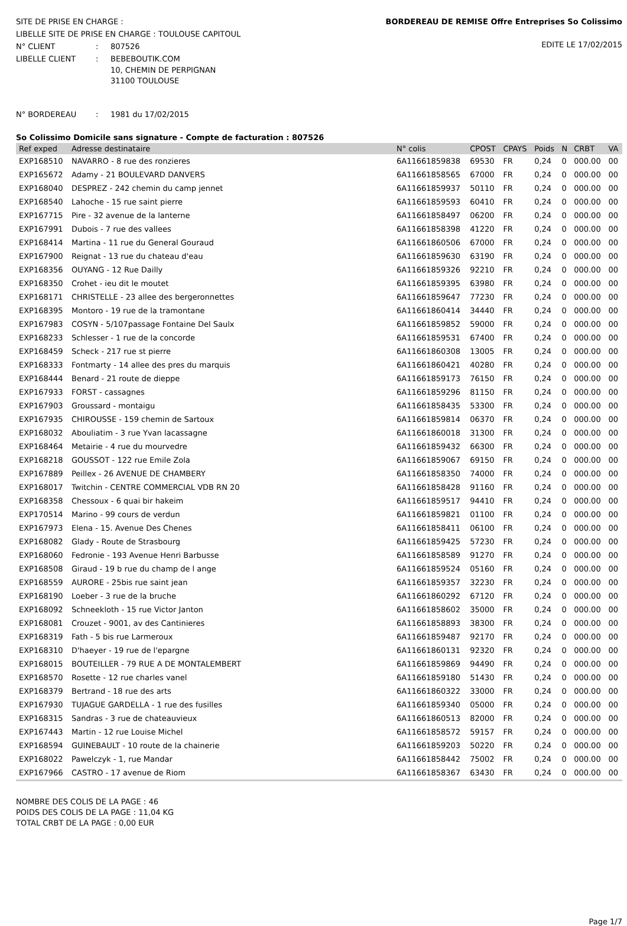SITE DE PRISE EN CHARGE :
LIBELLE SITE DE PRISE EN CHARGE : TOULOUSE CAPITOUL
N° CLIENT: 807526
LIBELLE CLIENT: BEBEBOUTIK.COM
10, CHEMIN DE PERPIGNAN
31100 TOULOUSE
BORDEREAU DE REMISE Offre Entreprises So Colissimo
EDITE LE 17/02/2015
N° BORDEREAU: 1981 du 17/02/2015
So Colissimo Domicile sans signature - Compte de facturation : 807526
| Ref exped | Adresse destinataire | N° colis | CPOST | CPAYS | Poids | N | CRBT | VA |
| --- | --- | --- | --- | --- | --- | --- | --- | --- |
| EXP168510 | NAVARRO - 8 rue des ronzieres | 6A11661859838 | 69530 | FR | 0,24 | 0 | 000.00 | 00 |
| EXP165672 | Adamy - 21 BOULEVARD DANVERS | 6A11661858565 | 67000 | FR | 0,24 | 0 | 000.00 | 00 |
| EXP168040 | DESPREZ - 242 chemin du camp jennet | 6A11661859937 | 50110 | FR | 0,24 | 0 | 000.00 | 00 |
| EXP168540 | Lahoche - 15 rue saint pierre | 6A11661859593 | 60410 | FR | 0,24 | 0 | 000.00 | 00 |
| EXP167715 | Pire - 32 avenue de la lanterne | 6A11661858497 | 06200 | FR | 0,24 | 0 | 000.00 | 00 |
| EXP167991 | Dubois - 7 rue des vallees | 6A11661858398 | 41220 | FR | 0,24 | 0 | 000.00 | 00 |
| EXP168414 | Martina - 11 rue du General Gouraud | 6A11661860506 | 67000 | FR | 0,24 | 0 | 000.00 | 00 |
| EXP167900 | Reignat - 13 rue du chateau d'eau | 6A11661859630 | 63190 | FR | 0,24 | 0 | 000.00 | 00 |
| EXP168356 | OUYANG - 12 Rue Dailly | 6A11661859326 | 92210 | FR | 0,24 | 0 | 000.00 | 00 |
| EXP168350 | Crohet - ieu dit le moutet | 6A11661859395 | 63980 | FR | 0,24 | 0 | 000.00 | 00 |
| EXP168171 | CHRISTELLE - 23 allee des bergeronnettes | 6A11661859647 | 77230 | FR | 0,24 | 0 | 000.00 | 00 |
| EXP168395 | Montoro - 19 rue de la tramontane | 6A11661860414 | 34440 | FR | 0,24 | 0 | 000.00 | 00 |
| EXP167983 | COSYN - 5/107passage Fontaine Del Saulx | 6A11661859852 | 59000 | FR | 0,24 | 0 | 000.00 | 00 |
| EXP168233 | Schlesser - 1 rue de la concorde | 6A11661859531 | 67400 | FR | 0,24 | 0 | 000.00 | 00 |
| EXP168459 | Scheck - 217 rue st pierre | 6A11661860308 | 13005 | FR | 0,24 | 0 | 000.00 | 00 |
| EXP168333 | Fontmarty - 14 allee des pres du marquis | 6A11661860421 | 40280 | FR | 0,24 | 0 | 000.00 | 00 |
| EXP168444 | Benard - 21 route de dieppe | 6A11661859173 | 76150 | FR | 0,24 | 0 | 000.00 | 00 |
| EXP167933 | FORST - cassagnes | 6A11661859296 | 81150 | FR | 0,24 | 0 | 000.00 | 00 |
| EXP167903 | Groussard - montaigu | 6A11661858435 | 53300 | FR | 0,24 | 0 | 000.00 | 00 |
| EXP167935 | CHIROUSSE - 159 chemin de Sartoux | 6A11661859814 | 06370 | FR | 0,24 | 0 | 000.00 | 00 |
| EXP168032 | Abouliatim - 3 rue Yvan lacassagne | 6A11661860018 | 31300 | FR | 0,24 | 0 | 000.00 | 00 |
| EXP168464 | Metairie - 4 rue du mourvedre | 6A11661859432 | 66300 | FR | 0,24 | 0 | 000.00 | 00 |
| EXP168218 | GOUSSOT - 122 rue Emile Zola | 6A11661859067 | 69150 | FR | 0,24 | 0 | 000.00 | 00 |
| EXP167889 | Peillex - 26 AVENUE DE CHAMBERY | 6A11661858350 | 74000 | FR | 0,24 | 0 | 000.00 | 00 |
| EXP168017 | Twitchin - CENTRE COMMERCIAL VDB RN 20 | 6A11661858428 | 91160 | FR | 0,24 | 0 | 000.00 | 00 |
| EXP168358 | Chessoux - 6 quai bir hakeim | 6A11661859517 | 94410 | FR | 0,24 | 0 | 000.00 | 00 |
| EXP170514 | Marino - 99 cours de verdun | 6A11661859821 | 01100 | FR | 0,24 | 0 | 000.00 | 00 |
| EXP167973 | Elena - 15. Avenue Des Chenes | 6A11661858411 | 06100 | FR | 0,24 | 0 | 000.00 | 00 |
| EXP168082 | Glady - Route de Strasbourg | 6A11661859425 | 57230 | FR | 0,24 | 0 | 000.00 | 00 |
| EXP168060 | Fedronie - 193 Avenue Henri Barbusse | 6A11661858589 | 91270 | FR | 0,24 | 0 | 000.00 | 00 |
| EXP168508 | Giraud - 19 b rue du champ de l ange | 6A11661859524 | 05160 | FR | 0,24 | 0 | 000.00 | 00 |
| EXP168559 | AURORE - 25bis rue saint jean | 6A11661859357 | 32230 | FR | 0,24 | 0 | 000.00 | 00 |
| EXP168190 | Loeber - 3 rue de la bruche | 6A11661860292 | 67120 | FR | 0,24 | 0 | 000.00 | 00 |
| EXP168092 | Schneekloth - 15 rue Victor Janton | 6A11661858602 | 35000 | FR | 0,24 | 0 | 000.00 | 00 |
| EXP168081 | Crouzet - 9001, av des Cantinieres | 6A11661858893 | 38300 | FR | 0,24 | 0 | 000.00 | 00 |
| EXP168319 | Fath - 5 bis rue Larmeroux | 6A11661859487 | 92170 | FR | 0,24 | 0 | 000.00 | 00 |
| EXP168310 | D'haeyer - 19 rue de l'epargne | 6A11661860131 | 92320 | FR | 0,24 | 0 | 000.00 | 00 |
| EXP168015 | BOUTEILLER - 79 RUE A DE MONTALEMBERT | 6A11661859869 | 94490 | FR | 0,24 | 0 | 000.00 | 00 |
| EXP168570 | Rosette - 12 rue charles vanel | 6A11661859180 | 51430 | FR | 0,24 | 0 | 000.00 | 00 |
| EXP168379 | Bertrand - 18 rue des arts | 6A11661860322 | 33000 | FR | 0,24 | 0 | 000.00 | 00 |
| EXP167930 | TUJAGUE GARDELLA - 1 rue des fusilles | 6A11661859340 | 05000 | FR | 0,24 | 0 | 000.00 | 00 |
| EXP168315 | Sandras - 3 rue de chateauvieux | 6A11661860513 | 82000 | FR | 0,24 | 0 | 000.00 | 00 |
| EXP167443 | Martin - 12 rue Louise Michel | 6A11661858572 | 59157 | FR | 0,24 | 0 | 000.00 | 00 |
| EXP168594 | GUINEBAULT - 10 route de la chainerie | 6A11661859203 | 50220 | FR | 0,24 | 0 | 000.00 | 00 |
| EXP168022 | Pawelczyk - 1, rue Mandar | 6A11661858442 | 75002 | FR | 0,24 | 0 | 000.00 | 00 |
| EXP167966 | CASTRO - 17 avenue de Riom | 6A11661858367 | 63430 | FR | 0,24 | 0 | 000.00 | 00 |
NOMBRE DES COLIS DE LA PAGE : 46
POIDS DES COLIS DE LA PAGE : 11,04 KG
TOTAL CRBT DE LA PAGE : 0,00 EUR
Page 1/7